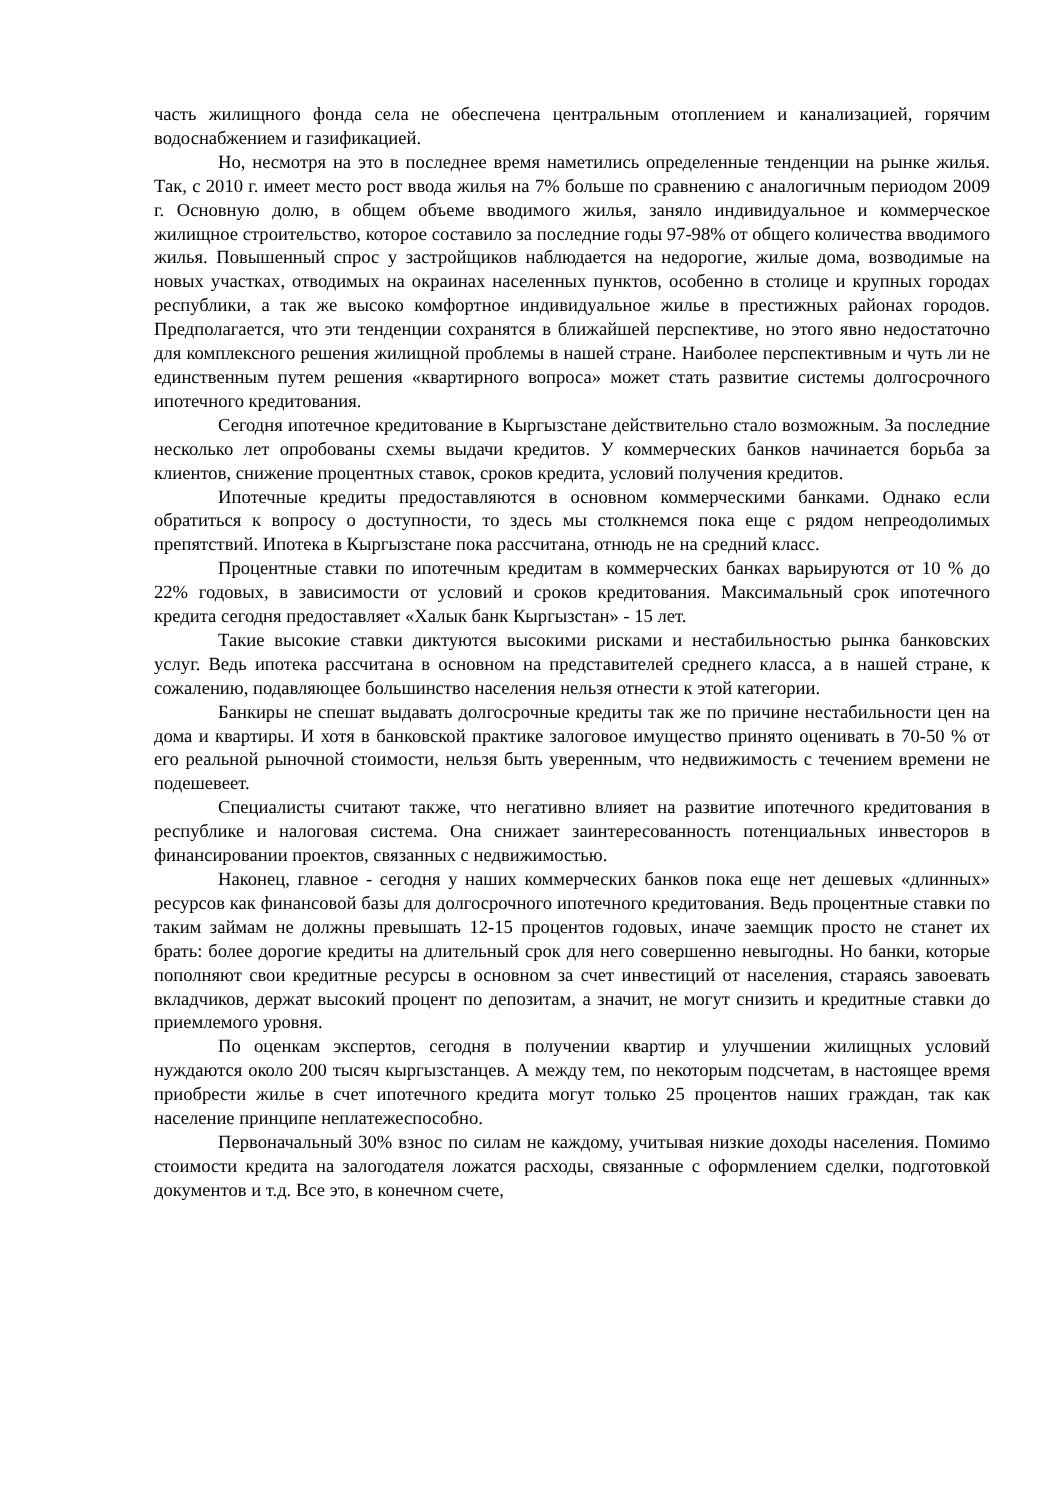часть жилищного фонда села не обеспечена центральным отоплением и канализацией, горячим водоснабжением и газификацией.
Но, несмотря на это в последнее время наметились определенные тенденции на рынке жилья. Так, с 2010 г. имеет место рост ввода жилья на 7% больше по сравнению с аналогичным периодом 2009 г. Основную долю, в общем объеме вводимого жилья, заняло индивидуальное и коммерческое жилищное строительство, которое составило за последние годы 97-98% от общего количества вводимого жилья. Повышенный спрос у застройщиков наблюдается на недорогие, жилые дома, возводимые на новых участках, отводимых на окраинах населенных пунктов, особенно в столице и крупных городах республики, а так же высоко комфортное индивидуальное жилье в престижных районах городов. Предполагается, что эти тенденции сохранятся в ближайшей перспективе, но этого явно недостаточно для комплексного решения жилищной проблемы в нашей стране. Наиболее перспективным и чуть ли не единственным путем решения «квартирного вопроса» может стать развитие системы долгосрочного ипотечного кредитования.
Сегодня ипотечное кредитование в Кыргызстане действительно стало возможным. За последние несколько лет опробованы схемы выдачи кредитов. У коммерческих банков начинается борьба за клиентов, снижение процентных ставок, сроков кредита, условий получения кредитов.
Ипотечные кредиты предоставляются в основном коммерческими банками. Однако если обратиться к вопросу о доступности, то здесь мы столкнемся пока еще с рядом непреодолимых препятствий. Ипотека в Кыргызстане пока рассчитана, отнюдь не на средний класс.
Процентные ставки по ипотечным кредитам в коммерческих банках варьируются от 10 % до 22% годовых, в зависимости от условий и сроков кредитования. Максимальный срок ипотечного кредита сегодня предоставляет «Халык банк Кыргызстан» - 15 лет.
Такие высокие ставки диктуются высокими рисками и нестабильностью рынка банковских услуг. Ведь ипотека рассчитана в основном на представителей среднего класса, а в нашей стране, к сожалению, подавляющее большинство населения нельзя отнести к этой категории.
Банкиры не спешат выдавать долгосрочные кредиты так же по причине нестабильности цен на дома и квартиры. И хотя в банковской практике залоговое имущество принято оценивать в 70-50 % от его реальной рыночной стоимости, нельзя быть уверенным, что недвижимость с течением времени не подешевеет.
Специалисты считают также, что негативно влияет на развитие ипотечного кредитования в республике и налоговая система. Она снижает заинтересованность потенциальных инвесторов в финансировании проектов, связанных с недвижимостью.
Наконец, главное - сегодня у наших коммерческих банков пока еще нет дешевых «длинных» ресурсов как финансовой базы для долгосрочного ипотечного кредитования. Ведь процентные ставки по таким займам не должны превышать 12-15 процентов годовых, иначе заемщик просто не станет их брать: более дорогие кредиты на длительный срок для него совершенно невыгодны. Но банки, которые пополняют свои кредитные ресурсы в основном за счет инвестиций от населения, стараясь завоевать вкладчиков, держат высокий процент по депозитам, а значит, не могут снизить и кредитные ставки до приемлемого уровня.
По оценкам экспертов, сегодня в получении квартир и улучшении жилищных условий нуждаются около 200 тысяч кыргызстанцев. А между тем, по некоторым подсчетам, в настоящее время приобрести жилье в счет ипотечного кредита могут только 25 процентов наших граждан, так как население принципе неплатежеспособно.
Первоначальный 30% взнос по силам не каждому, учитывая низкие доходы населения. Помимо стоимости кредита на залогодателя ложатся расходы, связанные с оформлением сделки, подготовкой документов и т.д. Все это, в конечном счете,